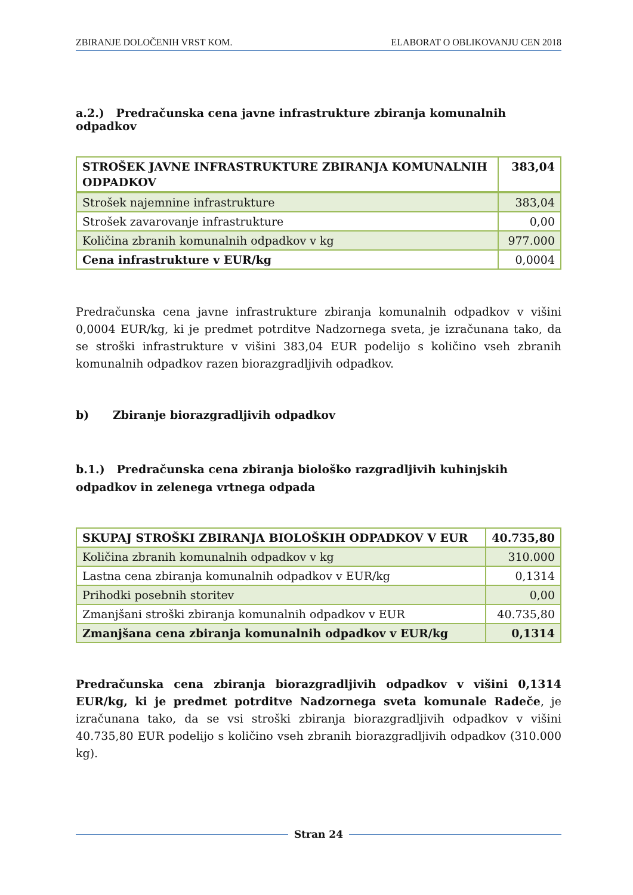ZBIRANJE DOLOČENIH VRST KOM. ELABORAT O OBLIKOVANJU CEN 2018
a.2.) Predračunska cena javne infrastrukture zbiranja komunalnih odpadkov
| STROŠEK JAVNE INFRASTRUKTURE ZBIRANJA KOMUNALNIH ODPADKOV | 383,04 |
| Strošek najemnine infrastrukture | 383,04 |
| Strošek zavarovanje infrastrukture | 0,00 |
| Količina zbranih komunalnih odpadkov v kg | 977.000 |
| Cena infrastrukture v EUR/kg | 0,0004 |
Predračunska cena javne infrastrukture zbiranja komunalnih odpadkov v višini 0,0004 EUR/kg, ki je predmet potrditve Nadzornega sveta, je izračunana tako, da se stroški infrastrukture v višini 383,04 EUR podelijo s količino vseh zbranih komunalnih odpadkov razen biorazgradljivih odpadkov.
b) Zbiranje biorazgradljivih odpadkov
b.1.) Predračunska cena zbiranja biološko razgradljivih kuhinjskih odpadkov in zelenega vrtnega odpada
| SKUPAJ STROŠKI ZBIRANJA BIOLOŠKIH ODPADKOV V EUR | 40.735,80 |
| Količina zbranih komunalnih odpadkov v kg | 310.000 |
| Lastna cena zbiranja komunalnih odpadkov v EUR/kg | 0,1314 |
| Prihodki posebnih storitev | 0,00 |
| Zmanjšani stroški zbiranja komunalnih odpadkov v EUR | 40.735,80 |
| Zmanjšana cena zbiranja komunalnih odpadkov v EUR/kg | 0,1314 |
Predračunska cena zbiranja biorazgradljivih odpadkov v višini 0,1314 EUR/kg, ki je predmet potrditve Nadzornega sveta komunale Radeče, je izračunana tako, da se vsi stroški zbiranja biorazgradljivih odpadkov v višini 40.735,80 EUR podelijo s količino vseh zbranih biorazgradljivih odpadkov (310.000 kg).
Stran 24